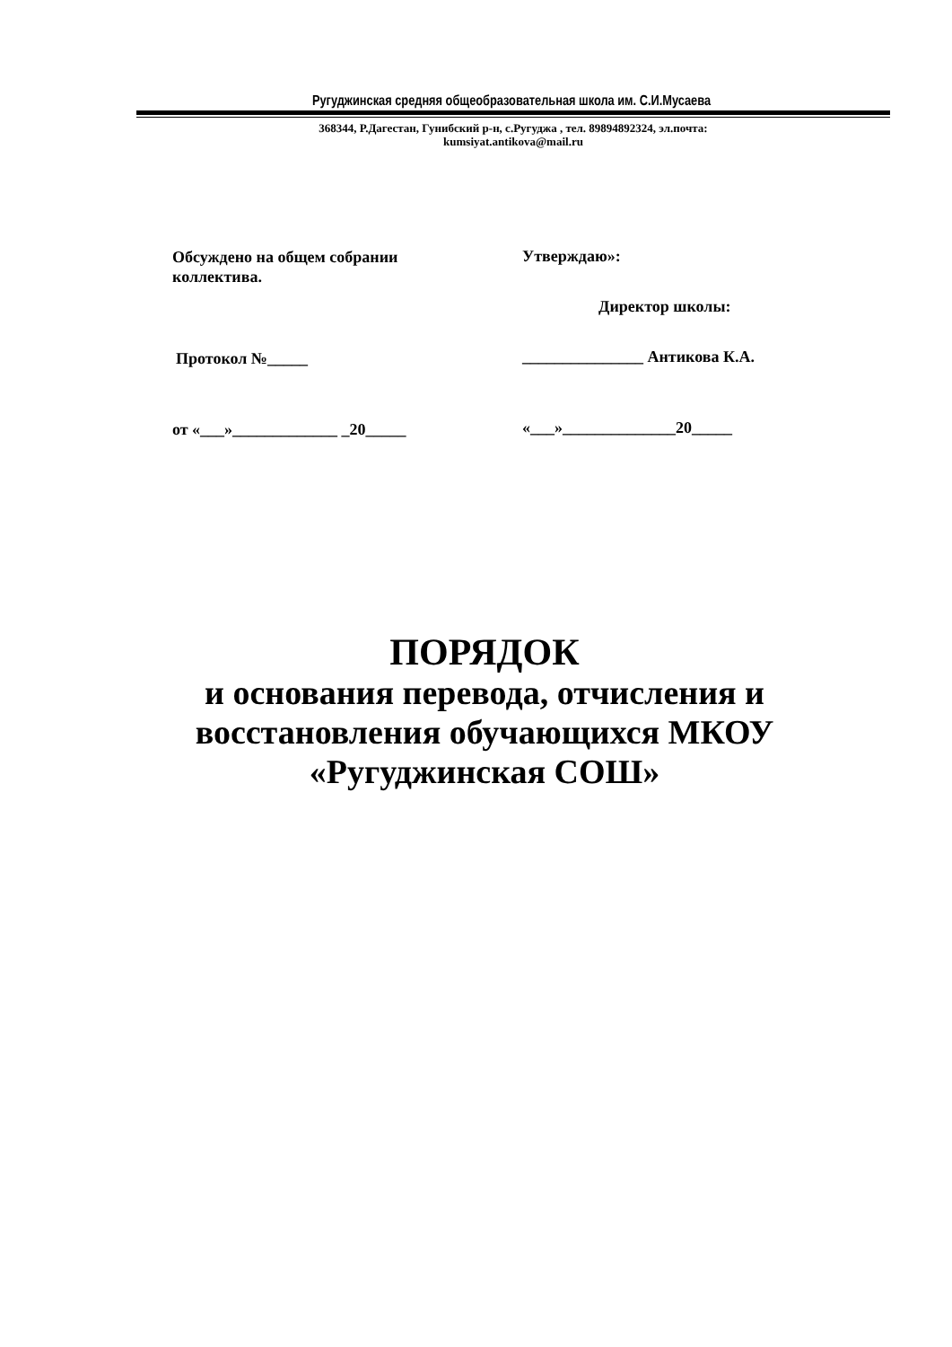Ругуджинская средняя общеобразовательная школа им. С.И.Мусаева
368344, Р.Дагестан, Гунибский р-н, с.Ругуджа , тел. 89894892324, эл.почта:
kumsiyat.antikova@mail.ru
Обсуждено на общем собрании
коллектива.
Протокол №_____
от «___»_____________ _20_____
Утверждаю»:
Директор школы:
_______________ Антикова К.А.
«___»______________20_____
ПОРЯДОК
и основания перевода, отчисления и
восстановления обучающихся МКОУ
«Ругуджинская СОШ»